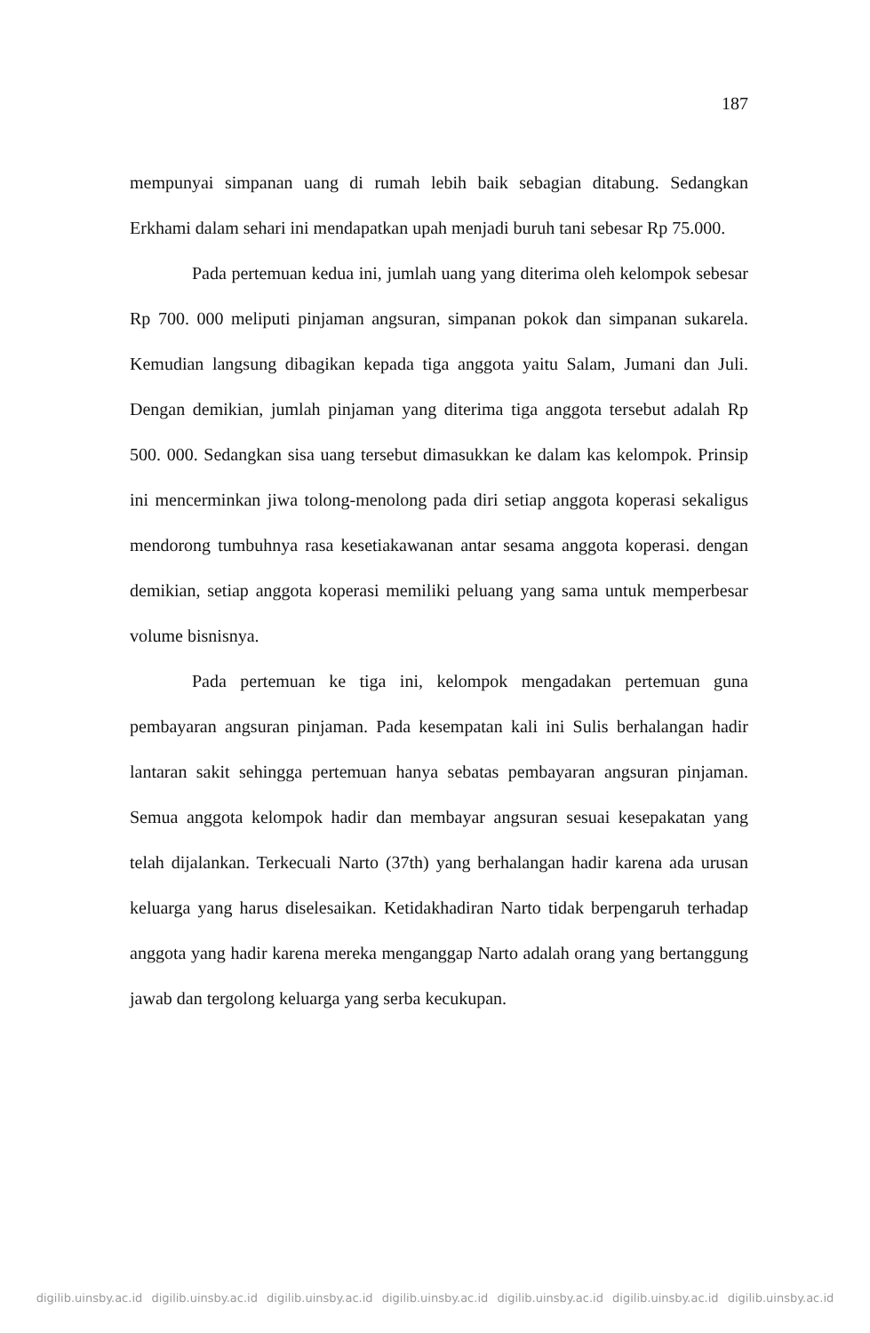187
mempunyai simpanan uang di rumah lebih baik sebagian ditabung. Sedangkan Erkhami dalam sehari ini mendapatkan upah menjadi buruh tani sebesar Rp 75.000.
Pada pertemuan kedua ini, jumlah uang yang diterima oleh kelompok sebesar Rp 700. 000 meliputi pinjaman angsuran, simpanan pokok dan simpanan sukarela. Kemudian langsung dibagikan kepada tiga anggota yaitu Salam, Jumani dan Juli. Dengan demikian, jumlah pinjaman yang diterima tiga anggota tersebut adalah Rp 500. 000. Sedangkan sisa uang tersebut dimasukkan ke dalam kas kelompok. Prinsip ini mencerminkan jiwa tolong-menolong pada diri setiap anggota koperasi sekaligus mendorong tumbuhnya rasa kesetiakawanan antar sesama anggota koperasi. dengan demikian, setiap anggota koperasi memiliki peluang yang sama untuk memperbesar volume bisnisnya.
Pada pertemuan ke tiga ini, kelompok mengadakan pertemuan guna pembayaran angsuran pinjaman. Pada kesempatan kali ini Sulis berhalangan hadir lantaran sakit sehingga pertemuan hanya sebatas pembayaran angsuran pinjaman. Semua anggota kelompok hadir dan membayar angsuran sesuai kesepakatan yang telah dijalankan. Terkecuali Narto (37th) yang berhalangan hadir karena ada urusan keluarga yang harus diselesaikan. Ketidakhadiran Narto tidak berpengaruh terhadap anggota yang hadir karena mereka menganggap Narto adalah orang yang bertanggung jawab dan tergolong keluarga yang serba kecukupan.
digilib.uinsby.ac.id digilib.uinsby.ac.id digilib.uinsby.ac.id digilib.uinsby.ac.id digilib.uinsby.ac.id digilib.uinsby.ac.id digilib.uinsby.ac.id